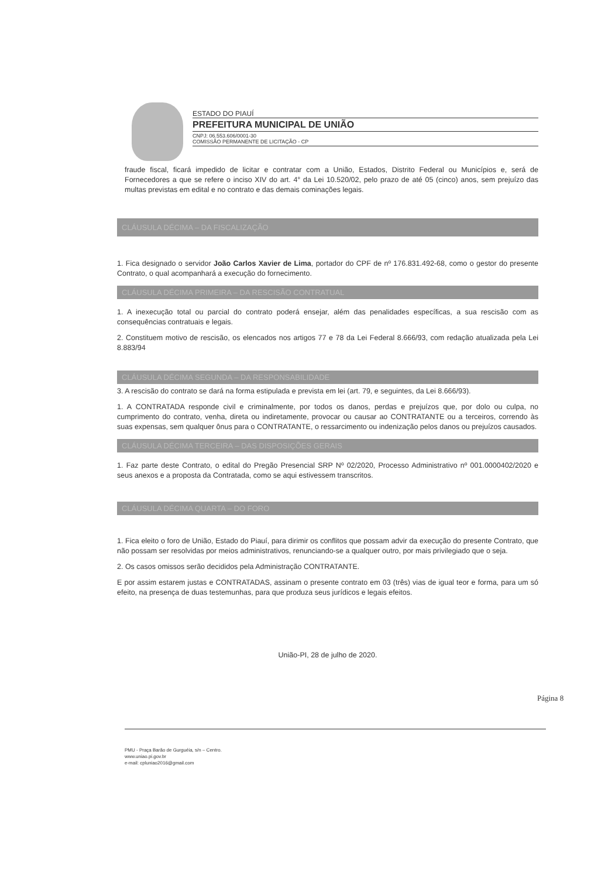ESTADO DO PIAUÍ
PREFEITURA MUNICIPAL DE UNIÃO
CNPJ: 06.553.606/0001-30
COMISSÃO PERMANENTE DE LICITAÇÃO - CP
fraude fiscal, ficará impedido de licitar e contratar com a União, Estados, Distrito Federal ou Municípios e, será de Fornecedores a que se refere o inciso XIV do art. 4° da Lei 10.520/02, pelo prazo de até 05 (cinco) anos, sem prejuízo das multas previstas em edital e no contrato e das demais cominações legais.
CLÁUSULA DÉCIMA – DA FISCALIZAÇÃO
1. Fica designado o servidor João Carlos Xavier de Lima, portador do CPF de nº 176.831.492-68, como o gestor do presente Contrato, o qual acompanhará a execução do fornecimento.
CLÁUSULA DÉCIMA PRIMEIRA – DA RESCISÃO CONTRATUAL
1. A inexecução total ou parcial do contrato poderá ensejar, além das penalidades específicas, a sua rescisão com as consequências contratuais e legais.
2. Constituem motivo de rescisão, os elencados nos artigos 77 e 78 da Lei Federal 8.666/93, com redação atualizada pela Lei 8.883/94
CLÁUSULA DÉCIMA SEGUNDA – DA RESPONSABILIDADE
3. A rescisão do contrato se dará na forma estipulada e prevista em lei (art. 79, e seguintes, da Lei 8.666/93).
1. A CONTRATADA responde civil e criminalmente, por todos os danos, perdas e prejuízos que, por dolo ou culpa, no cumprimento do contrato, venha, direta ou indiretamente, provocar ou causar ao CONTRATANTE ou a terceiros, correndo às suas expensas, sem qualquer ônus para o CONTRATANTE, o ressarcimento ou indenização pelos danos ou prejuízos causados.
CLÁUSULA DÉCIMA TERCEIRA – DAS DISPOSIÇÕES GERAIS
1. Faz parte deste Contrato, o edital do Pregão Presencial SRP Nº 02/2020, Processo Administrativo nº 001.0000402/2020 e seus anexos e a proposta da Contratada, como se aqui estivessem transcritos.
CLÁUSULA DÉCIMA QUARTA – DO FORO
1. Fica eleito o foro de União, Estado do Piauí, para dirimir os conflitos que possam advir da execução do presente Contrato, que não possam ser resolvidas por meios administrativos, renunciando-se a qualquer outro, por mais privilegiado que o seja.
2. Os casos omissos serão decididos pela Administração CONTRATANTE.
E por assim estarem justas e CONTRATADAS, assinam o presente contrato em 03 (três) vias de igual teor e forma, para um só efeito, na presença de duas testemunhas, para que produza seus jurídicos e legais efeitos.
União-PI, 28 de julho de 2020.
Página 8
PMU - Praça Barão de Gurguéia, s/n – Centro.
www.uniao.pi.gov.br
e-mail: cpluniao2016@gmail.com